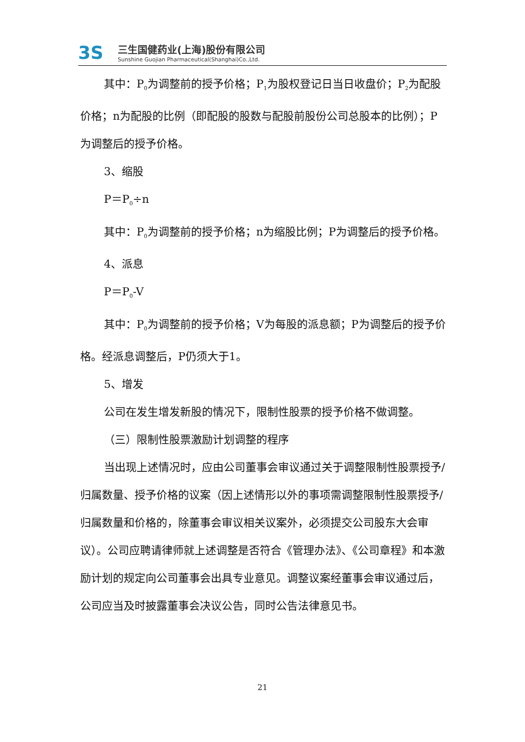3S
三生国健药业(上海)股份有限公司
Sunshine Guojian Pharmaceutical(Shanghai)Co.,Ltd.
其中：P<sub>0</sub>为调整前的授予价格；P<sub>1</sub>为股权登记日当日收盘价；P<sub>2</sub>为配股价格；n为配股的比例（即配股的股数与配股前股份公司总股本的比例）；P为调整后的授予价格。
3、缩股
P＝P<sub>0</sub>÷n
其中：P<sub>0</sub>为调整前的授予价格；n为缩股比例；P为调整后的授予价格。
4、派息
P＝P<sub>0</sub>-V
其中：P<sub>0</sub>为调整前的授予价格；V为每股的派息额；P为调整后的授予价格。经派息调整后，P仍须大于1。
5、增发
公司在发生增发新股的情况下，限制性股票的授予价格不做调整。
（三）限制性股票激励计划调整的程序
当出现上述情况时，应由公司董事会审议通过关于调整限制性股票授予/归属数量、授予价格的议案（因上述情形以外的事项需调整限制性股票授予/归属数量和价格的，除董事会审议相关议案外，必须提交公司股东大会审议）。公司应聘请律师就上述调整是否符合《管理办法》、《公司章程》和本激励计划的规定向公司董事会出具专业意见。调整议案经董事会审议通过后，公司应当及时披露董事会决议公告，同时公告法律意见书。
21